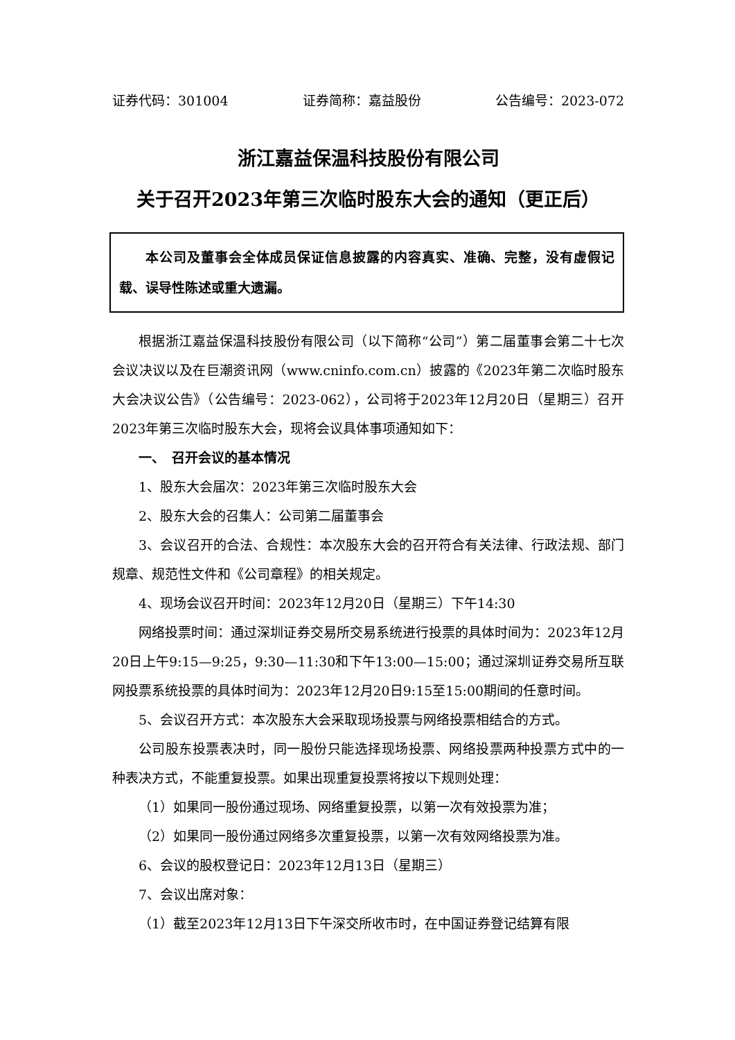证券代码：301004 证券简称：嘉益股份 公告编号：2023-072
浙江嘉益保温科技股份有限公司
关于召开2023年第三次临时股东大会的通知（更正后）
本公司及董事会全体成员保证信息披露的内容真实、准确、完整，没有虚假记载、误导性陈述或重大遗漏。
根据浙江嘉益保温科技股份有限公司（以下简称“公司”）第二届董事会第二十七次会议决议以及在巨潮资讯网（www.cninfo.com.cn）披露的《2023年第二次临时股东大会决议公告》（公告编号：2023-062），公司将于2023年12月20日（星期三）召开2023年第三次临时股东大会，现将会议具体事项通知如下：
一、　召开会议的基本情况
1、股东大会届次：2023年第三次临时股东大会
2、股东大会的召集人：公司第二届董事会
3、会议召开的合法、合规性：本次股东大会的召开符合有关法律、行政法规、部门规章、规范性文件和《公司章程》的相关规定。
4、现场会议召开时间：2023年12月20日（星期三）下午14:30
网络投票时间：通过深圳证券交易所交易系统进行投票的具体时间为：2023年12月20日上午9:15—9:25，9:30—11:30和下午13:00—15:00；通过深圳证券交易所互联网投票系统投票的具体时间为：2023年12月20日9:15至15:00期间的任意时间。
5、会议召开方式：本次股东大会采取现场投票与网络投票相结合的方式。
公司股东投票表决时，同一股份只能选择现场投票、网络投票两种投票方式中的一种表决方式，不能重复投票。如果出现重复投票将按以下规则处理：
（1）如果同一股份通过现场、网络重复投票，以第一次有效投票为准；
（2）如果同一股份通过网络多次重复投票，以第一次有效网络投票为准。
6、会议的股权登记日：2023年12月13日（星期三）
7、会议出席对象：
（1）截至2023年12月13日下午深交所收市时，在中国证券登记结算有限